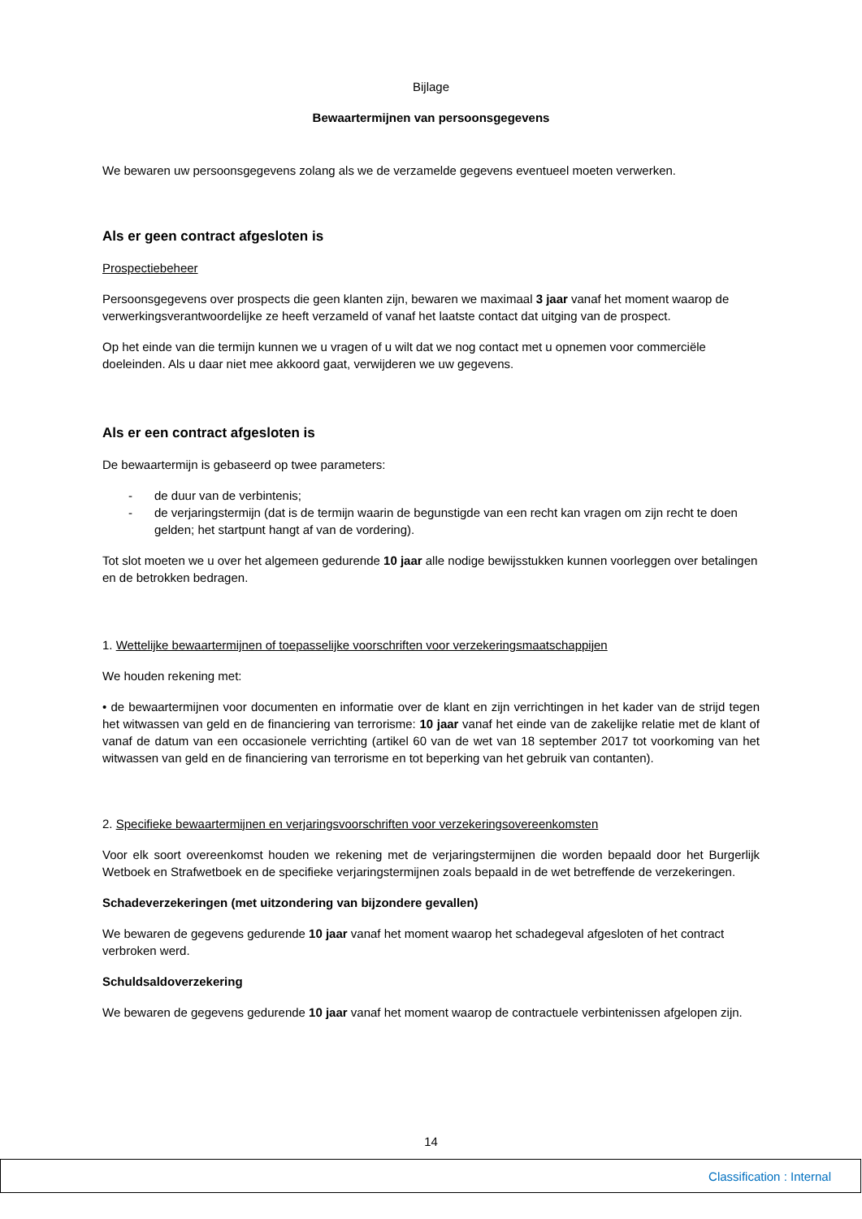Bijlage
Bewaartermijnen van persoonsgegevens
We bewaren uw persoonsgegevens zolang als we de verzamelde gegevens eventueel moeten verwerken.
Als er geen contract afgesloten is
Prospectiebeheer
Persoonsgegevens over prospects die geen klanten zijn, bewaren we maximaal 3 jaar vanaf het moment waarop de verwerkingsverantwoordelijke ze heeft verzameld of vanaf het laatste contact dat uitging van de prospect.
Op het einde van die termijn kunnen we u vragen of u wilt dat we nog contact met u opnemen voor commerciële doeleinden. Als u daar niet mee akkoord gaat, verwijderen we uw gegevens.
Als er een contract afgesloten is
De bewaartermijn is gebaseerd op twee parameters:
- de duur van de verbintenis;
- de verjaringstermijn (dat is de termijn waarin de begunstigde van een recht kan vragen om zijn recht te doen gelden; het startpunt hangt af van de vordering).
Tot slot moeten we u over het algemeen gedurende 10 jaar alle nodige bewijsstukken kunnen voorleggen over betalingen en de betrokken bedragen.
1. Wettelijke bewaartermijnen of toepasselijke voorschriften voor verzekeringsmaatschappijen
We houden rekening met:
• de bewaartermijnen voor documenten en informatie over de klant en zijn verrichtingen in het kader van de strijd tegen het witwassen van geld en de financiering van terrorisme: 10 jaar vanaf het einde van de zakelijke relatie met de klant of vanaf de datum van een occasionele verrichting (artikel 60 van de wet van 18 september 2017 tot voorkoming van het witwassen van geld en de financiering van terrorisme en tot beperking van het gebruik van contanten).
2. Specifieke bewaartermijnen en verjaringsvoorschriften voor verzekeringsovereenkomsten
Voor elk soort overeenkomst houden we rekening met de verjaringstermijnen die worden bepaald door het Burgerlijk Wetboek en Strafwetboek en de specifieke verjaringstermijnen zoals bepaald in de wet betreffende de verzekeringen.
Schadeverzekeringen (met uitzondering van bijzondere gevallen)
We bewaren de gegevens gedurende 10 jaar vanaf het moment waarop het schadegeval afgesloten of het contract verbroken werd.
Schuldsaldoverzekering
We bewaren de gegevens gedurende 10 jaar vanaf het moment waarop de contractuele verbintenissen afgelopen zijn.
14
Classification : Internal